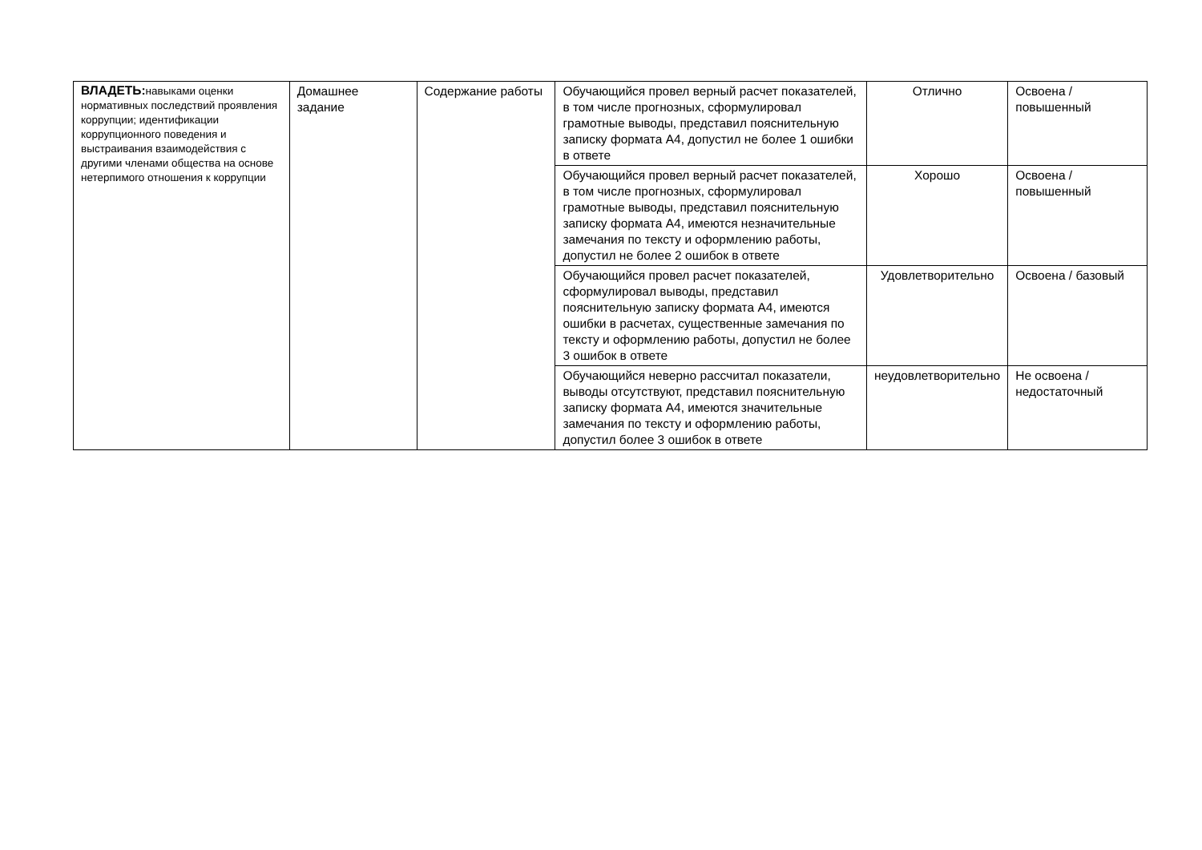| ВЛАДЕТЬ: навыками оценки нормативных последствий проявления коррупции; идентификации коррупционного поведения и выстраивания взаимодействия с другими членами общества на основе нетерпимого отношения к коррупции | Домашнее задание | Содержание работы | Обучающийся провел верный расчет показателей, в том числе прогнозных, сформулировал грамотные выводы, представил пояснительную записку формата А4, допустил не более 1 ошибки в ответе | Отлично | Освоена / повышенный |
| | | | Обучающийся провел верный расчет показателей, в том числе прогнозных, сформулировал грамотные выводы, представил пояснительную записку формата А4, имеются незначительные замечания по тексту и оформлению работы, допустил не более 2 ошибок в ответе | Хорошо | Освоена / повышенный |
| | | | Обучающийся провел расчет показателей, сформулировал выводы, представил пояснительную записку формата А4, имеются ошибки в расчетах, существенные замечания по тексту и оформлению работы, допустил не более 3 ошибок в ответе | Удовлетворительно | Освоена / базовый |
| | | | Обучающийся неверно рассчитал показатели, выводы отсутствуют, представил пояснительную записку формата А4, имеются значительные замечания по тексту и оформлению работы, допустил более 3 ошибок в ответе | неудовлетворительно | Не освоена / недостаточный |